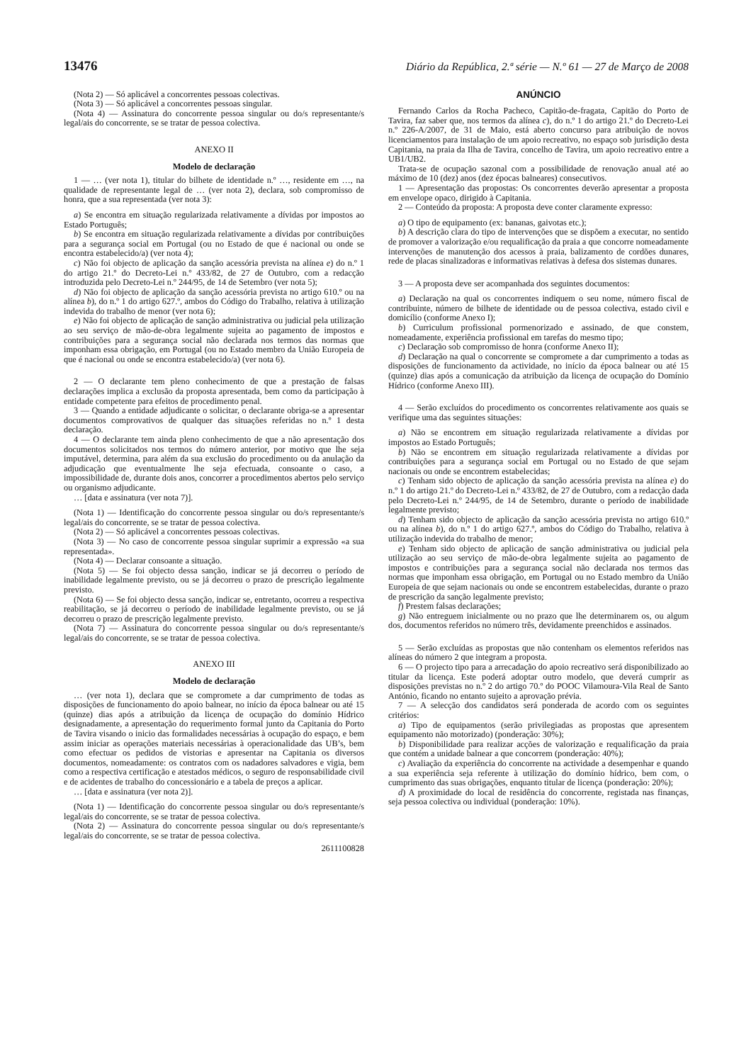13476 Diário da República, 2.ª série — N.º 61 — 27 de Março de 2008
(Nota 2) — Só aplicável a concorrentes pessoas colectivas.
(Nota 3) — Só aplicável a concorrentes pessoas singular.
(Nota 4) — Assinatura do concorrente pessoa singular ou do/s representante/s legal/ais do concorrente, se se tratar de pessoa colectiva.
ANEXO II
Modelo de declaração
1 — … (ver nota 1), titular do bilhete de identidade n.º …, residente em …, na qualidade de representante legal de … (ver nota 2), declara, sob compromisso de honra, que a sua representada (ver nota 3):
a) Se encontra em situação regularizada relativamente a dívidas por impostos ao Estado Português;
b) Se encontra em situação regularizada relativamente a dívidas por contribuições para a segurança social em Portugal (ou no Estado de que é nacional ou onde se encontra estabelecido/a) (ver nota 4);
c) Não foi objecto de aplicação da sanção acessória prevista na alínea e) do n.º 1 do artigo 21.º do Decreto-Lei n.º 433/82, de 27 de Outubro, com a redacção introduzida pelo Decreto-Lei n.º 244/95, de 14 de Setembro (ver nota 5);
d) Não foi objecto de aplicação da sanção acessória prevista no artigo 610.º ou na alínea b), do n.º 1 do artigo 627.º, ambos do Código do Trabalho, relativa à utilização indevida do trabalho de menor (ver nota 6);
e) Não foi objecto de aplicação de sanção administrativa ou judicial pela utilização ao seu serviço de mão-de-obra legalmente sujeita ao pagamento de impostos e contribuições para a segurança social não declarada nos termos das normas que imponham essa obrigação, em Portugal (ou no Estado membro da União Europeia de que é nacional ou onde se encontra estabelecido/a) (ver nota 6).
2 — O declarante tem pleno conhecimento de que a prestação de falsas declarações implica a exclusão da proposta apresentada, bem como da participação à entidade competente para efeitos de procedimento penal.
3 — Quando a entidade adjudicante o solicitar, o declarante obriga-se a apresentar documentos comprovativos de qualquer das situações referidas no n.º 1 desta declaração.
4 — O declarante tem ainda pleno conhecimento de que a não apresentação dos documentos solicitados nos termos do número anterior, por motivo que lhe seja imputável, determina, para além da sua exclusão do procedimento ou da anulação da adjudicação que eventualmente lhe seja efectuada, consoante o caso, a impossibilidade de, durante dois anos, concorrer a procedimentos abertos pelo serviço ou organismo adjudicante.
… [data e assinatura (ver nota 7)].
(Nota 1) — Identificação do concorrente pessoa singular ou do/s representante/s legal/ais do concorrente, se se tratar de pessoa colectiva.
(Nota 2) — Só aplicável a concorrentes pessoas colectivas.
(Nota 3) — No caso de concorrente pessoa singular suprimir a expressão «a sua representada».
(Nota 4) — Declarar consoante a situação.
(Nota 5) — Se foi objecto dessa sanção, indicar se já decorreu o período de inabilidade legalmente previsto, ou se já decorreu o prazo de prescrição legalmente previsto.
(Nota 6) — Se foi objecto dessa sanção, indicar se, entretanto, ocorreu a respectiva reabilitação, se já decorreu o período de inabilidade legalmente previsto, ou se já decorreu o prazo de prescrição legalmente previsto.
(Nota 7) — Assinatura do concorrente pessoa singular ou do/s representante/s legal/ais do concorrente, se se tratar de pessoa colectiva.
ANEXO III
Modelo de declaração
… (ver nota 1), declara que se compromete a dar cumprimento de todas as disposições de funcionamento do apoio balnear, no início da época balnear ou até 15 (quinze) dias após a atribuição da licença de ocupação do domínio Hídrico designadamente, a apresentação do requerimento formal junto da Capitania do Porto de Tavira visando o inicio das formalidades necessárias à ocupação do espaço, e bem assim iniciar as operações materiais necessárias à operacionalidade das UB’s, bem como efectuar os pedidos de vistorias e apresentar na Capitania os diversos documentos, nomeadamente: os contratos com os nadadores salvadores e vigia, bem como a respectiva certificação e atestados médicos, o seguro de responsabilidade civil e de acidentes de trabalho do concessionário e a tabela de preços a aplicar.
… [data e assinatura (ver nota 2)].
(Nota 1) — Identificação do concorrente pessoa singular ou do/s representante/s legal/ais do concorrente, se se tratar de pessoa colectiva.
(Nota 2) — Assinatura do concorrente pessoa singular ou do/s representante/s legal/ais do concorrente, se se tratar de pessoa colectiva.
2611100828
ANÚNCIO
Fernando Carlos da Rocha Pacheco, Capitão-de-fragata, Capitão do Porto de Tavira, faz saber que, nos termos da alínea c), do n.º 1 do artigo 21.º do Decreto-Lei n.º 226-A/2007, de 31 de Maio, está aberto concurso para atribuição de novos licenciamentos para instalação de um apoio recreativo, no espaço sob jurisdição desta Capitania, na praia da Ilha de Tavira, concelho de Tavira, um apoio recreativo entre a UB1/UB2.
Trata-se de ocupação sazonal com a possibilidade de renovação anual até ao máximo de 10 (dez) anos (dez épocas balneares) consecutivos.
1 — Apresentação das propostas: Os concorrentes deverão apresentar a proposta em envelope opaco, dirigido à Capitania.
2 — Conteúdo da proposta: A proposta deve conter claramente expresso:
a) O tipo de equipamento (ex: bananas, gaivotas etc.);
b) A descrição clara do tipo de intervenções que se dispõem a executar, no sentido de promover a valorização e/ou requalificação da praia a que concorre nomeadamente intervenções de manutenção dos acessos à praia, balizamento de cordões dunares, rede de placas sinalizadoras e informativas relativas à defesa dos sistemas dunares.
3 — A proposta deve ser acompanhada dos seguintes documentos:
a) Declaração na qual os concorrentes indiquem o seu nome, número fiscal de contribuinte, número de bilhete de identidade ou de pessoa colectiva, estado civil e domicílio (conforme Anexo I);
b) Curriculum profissional pormenorizado e assinado, de que constem, nomeadamente, experiência profissional em tarefas do mesmo tipo;
c) Declaração sob compromisso de honra (conforme Anexo II);
d) Declaração na qual o concorrente se compromete a dar cumprimento a todas as disposições de funcionamento da actividade, no início da época balnear ou até 15 (quinze) dias após a comunicação da atribuição da licença de ocupação do Domínio Hídrico (conforme Anexo III).
4 — Serão excluídos do procedimento os concorrentes relativamente aos quais se verifique uma das seguintes situações:
a) Não se encontrem em situação regularizada relativamente a dívidas por impostos ao Estado Português;
b) Não se encontrem em situação regularizada relativamente a dívidas por contribuições para a segurança social em Portugal ou no Estado de que sejam nacionais ou onde se encontrem estabelecidas;
c) Tenham sido objecto de aplicação da sanção acessória prevista na alínea e) do n.º 1 do artigo 21.º do Decreto-Lei n.º 433/82, de 27 de Outubro, com a redacção dada pelo Decreto-Lei n.º 244/95, de 14 de Setembro, durante o período de inabilidade legalmente previsto;
d) Tenham sido objecto de aplicação da sanção acessória prevista no artigo 610.º ou na alínea b), do n.º 1 do artigo 627.º, ambos do Código do Trabalho, relativa à utilização indevida do trabalho de menor;
e) Tenham sido objecto de aplicação de sanção administrativa ou judicial pela utilização ao seu serviço de mão-de-obra legalmente sujeita ao pagamento de impostos e contribuições para a segurança social não declarada nos termos das normas que imponham essa obrigação, em Portugal ou no Estado membro da União Europeia de que sejam nacionais ou onde se encontrem estabelecidas, durante o prazo de prescrição da sanção legalmente previsto;
f) Prestem falsas declarações;
g) Não entreguem inicialmente ou no prazo que lhe determinarem os, ou algum dos, documentos referidos no número três, devidamente preenchidos e assinados.
5 — Serão excluídas as propostas que não contenham os elementos referidos nas alíneas do número 2 que integram a proposta.
6 — O projecto tipo para a arrecadação do apoio recreativo será disponibilizado ao titular da licença. Este poderá adoptar outro modelo, que deverá cumprir as disposições previstas no n.º 2 do artigo 70.º do POOC Vilamoura-Vila Real de Santo António, ficando no entanto sujeito a aprovação prévia.
7 — A selecção dos candidatos será ponderada de acordo com os seguintes critérios:
a) Tipo de equipamentos (serão privilegiadas as propostas que apresentem equipamento não motorizado) (ponderação: 30%);
b) Disponibilidade para realizar acções de valorização e requalificação da praia que contém a unidade balnear a que concorrem (ponderação: 40%);
c) Avaliação da experiência do concorrente na actividade a desempenhar e quando a sua experiência seja referente à utilização do domínio hídrico, bem com, o cumprimento das suas obrigações, enquanto titular de licença (ponderação: 20%);
d) A proximidade do local de residência do concorrente, registada nas finanças, seja pessoa colectiva ou individual (ponderação: 10%).